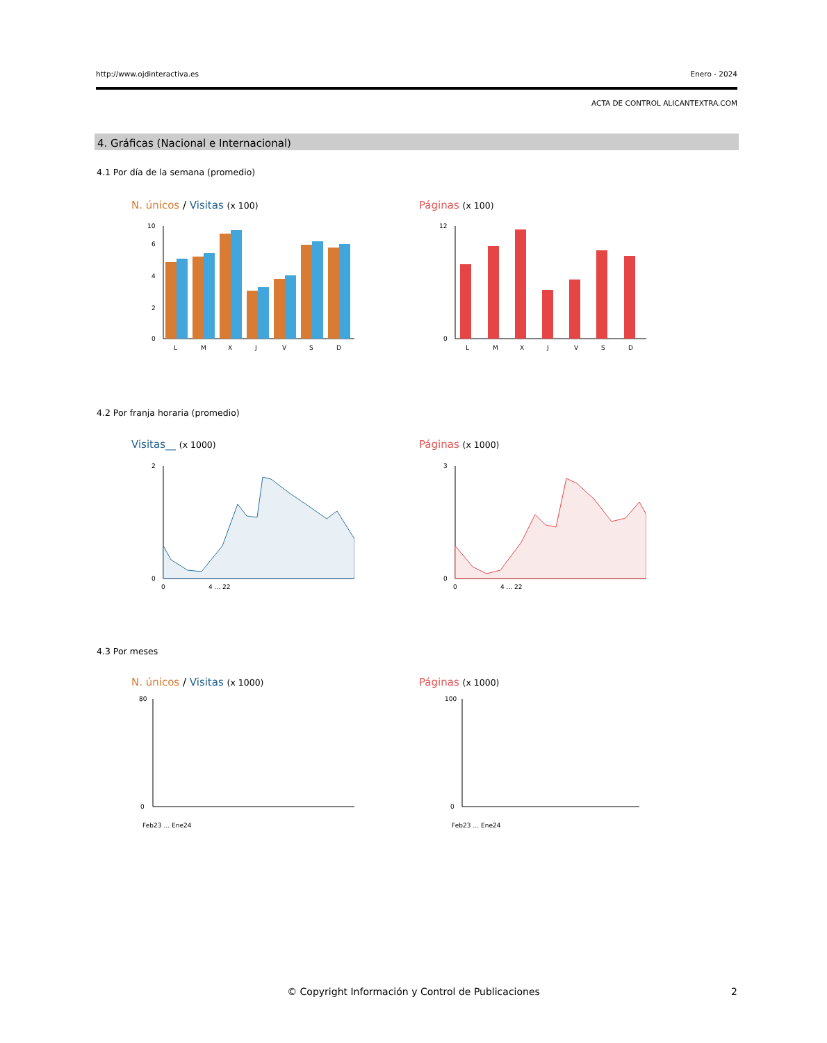http://www.ojdinteractiva.es Enero - 2024
ACTA DE CONTROL ALICANTEXTRA.COM
4. Gráficas (Nacional e Internacional)
4.1 Por día de la semana (promedio)
N. únicos / Visitas (x 100) Páginas (x 100)
0
2
4
6
10
L
M
X
J
V
S
D
0
12
L
M
X
J
V
S
D
4.2 Por franja horaria (promedio)
Visitas__ (x 1000) Páginas (x 1000)
0
2
0
4 ... 22
0
3
0
4 ... 22
4.3 Por meses
N. únicos / Visitas (x 1000) Páginas (x 1000)
0
80
Feb23 … Ene24
0
100
Feb23 … Ene24
© Copyright Información y Control de Publicaciones 2